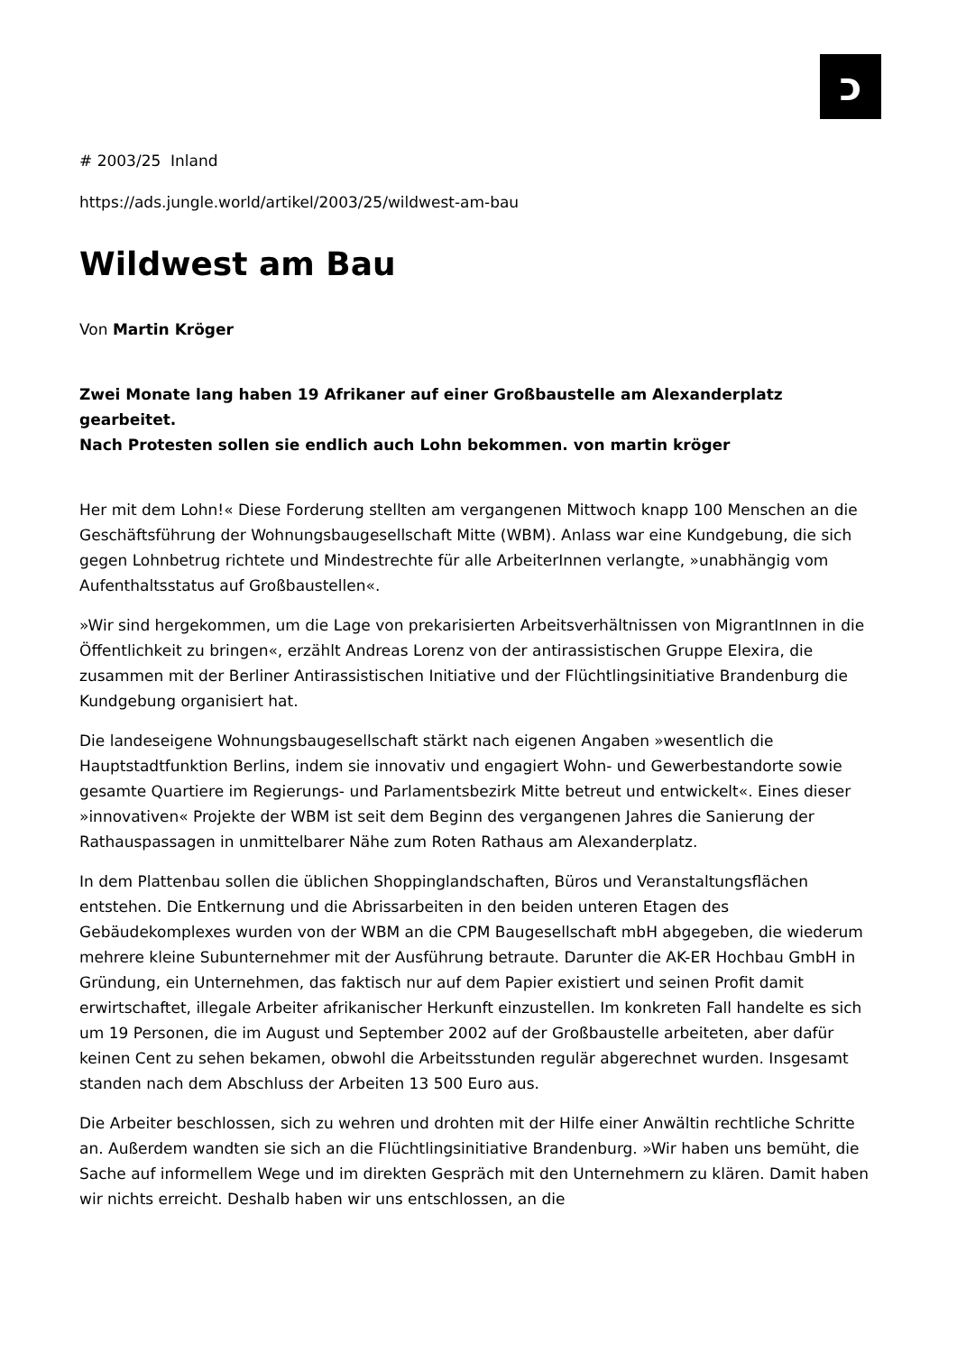כ
# 2003/25 Inland
https://ads.jungle.world/artikel/2003/25/wildwest-am-bau
Wildwest am Bau
Von Martin Kröger
Zwei Monate lang haben 19 Afrikaner auf einer Großbaustelle am Alexanderplatz gearbeitet.
Nach Protesten sollen sie endlich auch Lohn bekommen. von martin kröger
Her mit dem Lohn!« Diese Forderung stellten am vergangenen Mittwoch knapp 100 Menschen an die Geschäftsführung der Wohnungsbaugesellschaft Mitte (WBM). Anlass war eine Kundgebung, die sich gegen Lohnbetrug richtete und Mindestrechte für alle ArbeiterInnen verlangte, »unabhängig vom Aufenthaltsstatus auf Großbaustellen«.
»Wir sind hergekommen, um die Lage von prekarisierten Arbeitsverhältnissen von MigrantInnen in die Öffentlichkeit zu bringen«, erzählt Andreas Lorenz von der antirassistischen Gruppe Elexira, die zusammen mit der Berliner Antirassistischen Initiative und der Flüchtlingsinitiative Brandenburg die Kundgebung organisiert hat.
Die landeseigene Wohnungsbaugesellschaft stärkt nach eigenen Angaben »wesentlich die Hauptstadtfunktion Berlins, indem sie innovativ und engagiert Wohn- und Gewerbestandorte sowie gesamte Quartiere im Regierungs- und Parlamentsbezirk Mitte betreut und entwickelt«. Eines dieser »innovativen« Projekte der WBM ist seit dem Beginn des vergangenen Jahres die Sanierung der Rathauspassagen in unmittelbarer Nähe zum Roten Rathaus am Alexanderplatz.
In dem Plattenbau sollen die üblichen Shoppinglandschaften, Büros und Veranstaltungsflächen entstehen. Die Entkernung und die Abrissarbeiten in den beiden unteren Etagen des Gebäudekomplexes wurden von der WBM an die CPM Baugesellschaft mbH abgegeben, die wiederum mehrere kleine Subunternehmer mit der Ausführung betraute. Darunter die AK-ER Hochbau GmbH in Gründung, ein Unternehmen, das faktisch nur auf dem Papier existiert und seinen Profit damit erwirtschaftet, illegale Arbeiter afrikanischer Herkunft einzustellen. Im konkreten Fall handelte es sich um 19 Personen, die im August und September 2002 auf der Großbaustelle arbeiteten, aber dafür keinen Cent zu sehen bekamen, obwohl die Arbeitsstunden regulär abgerechnet wurden. Insgesamt standen nach dem Abschluss der Arbeiten 13 500 Euro aus.
Die Arbeiter beschlossen, sich zu wehren und drohten mit der Hilfe einer Anwältin rechtliche Schritte an. Außerdem wandten sie sich an die Flüchtlingsinitiative Brandenburg. »Wir haben uns bemüht, die Sache auf informellem Wege und im direkten Gespräch mit den Unternehmern zu klären. Damit haben wir nichts erreicht. Deshalb haben wir uns entschlossen, an die